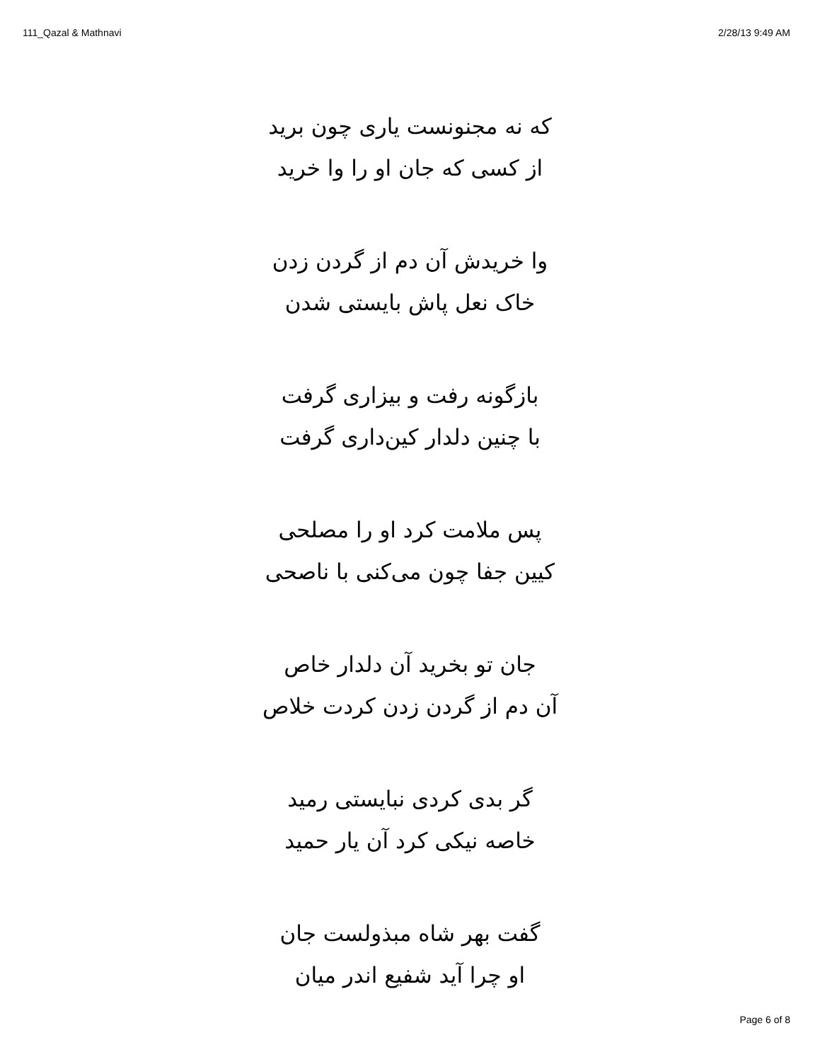111_Qazal & Mathnavi 2/28/13 9:49 AM
که نه مجنونست یاری چون برید
از کسی که جان او را وا خرید
وا خریدش آن دم از گردن زدن
خاک نعل پاش بایستی شدن
بازگونه رفت و بیزاری گرفت
با چنین دلدار کین‌داری گرفت
پس ملامت کرد او را مصلحی
کیین جفا چون می‌کنی با ناصحی
جان تو بخرید آن دلدار خاص
آن دم از گردن زدن کردت خلاص
گر بدی کردی نبایستی رمید
خاصه نیکی کرد آن یار حمید
گفت بهر شاه مبذولست جان
او چرا آید شفیع اندر میان
Page 6 of 8